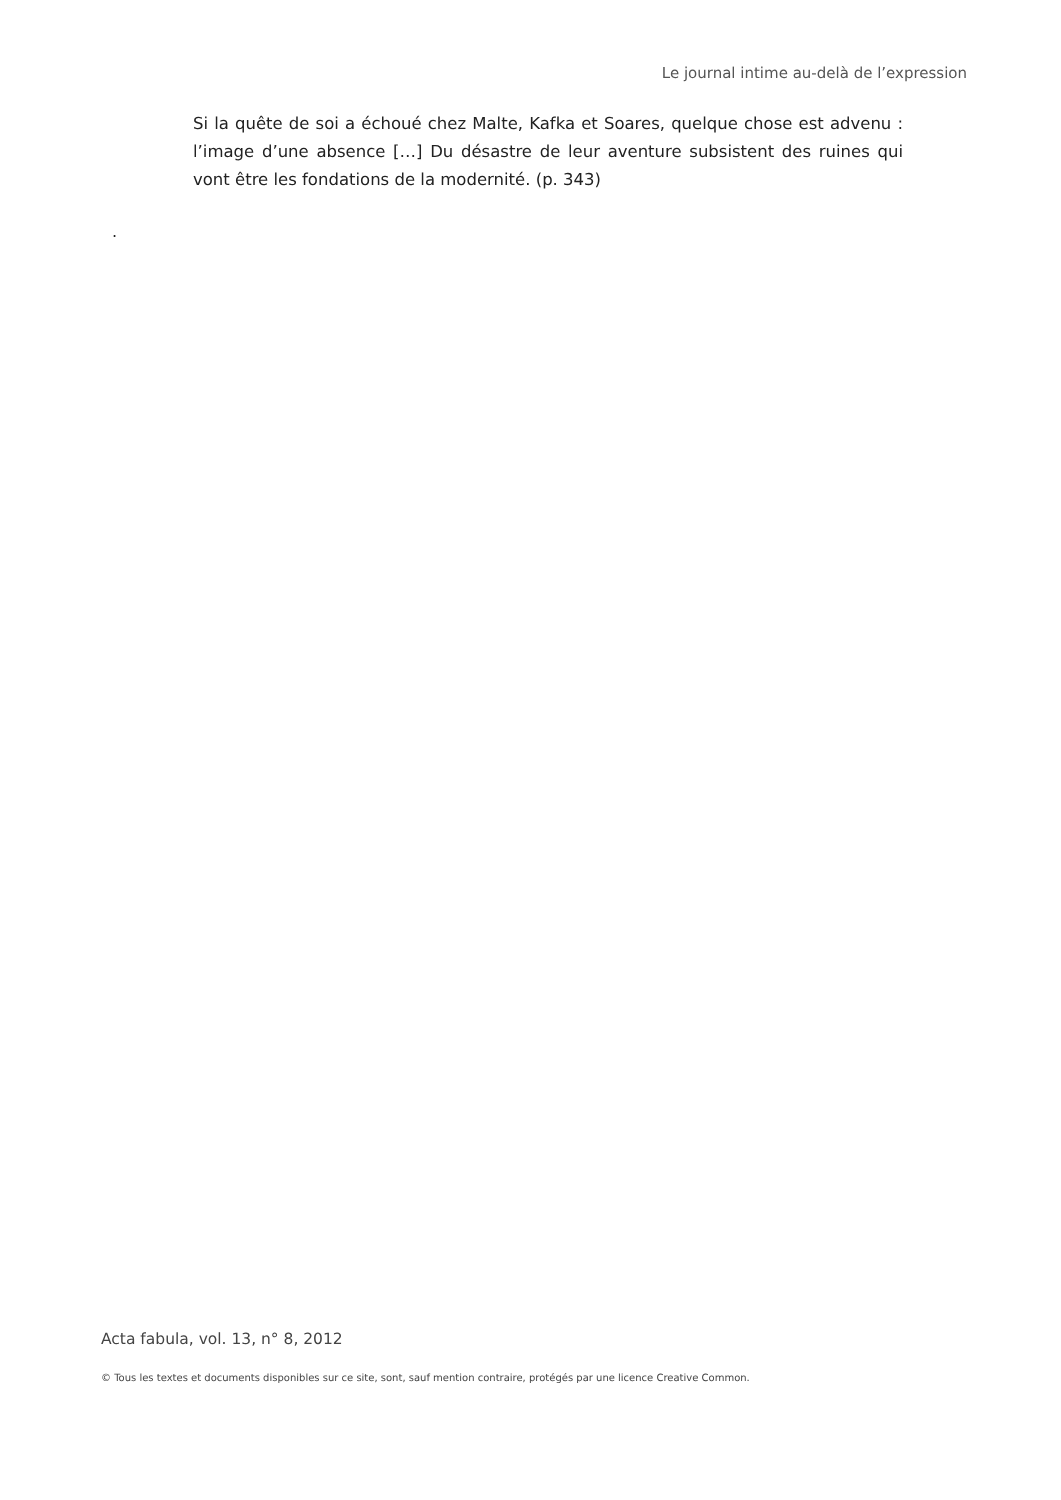Le journal intime au-delà de l’expression
Si la quête de soi a échoué chez Malte, Kafka et Soares, quelque chose est advenu : l’image d’une absence […] Du désastre de leur aventure subsistent des ruines qui vont être les fondations de la modernité. (p. 343)
.
Acta fabula, vol. 13, n° 8, 2012
© Tous les textes et documents disponibles sur ce site, sont, sauf mention contraire, protégés par une licence Creative Common.